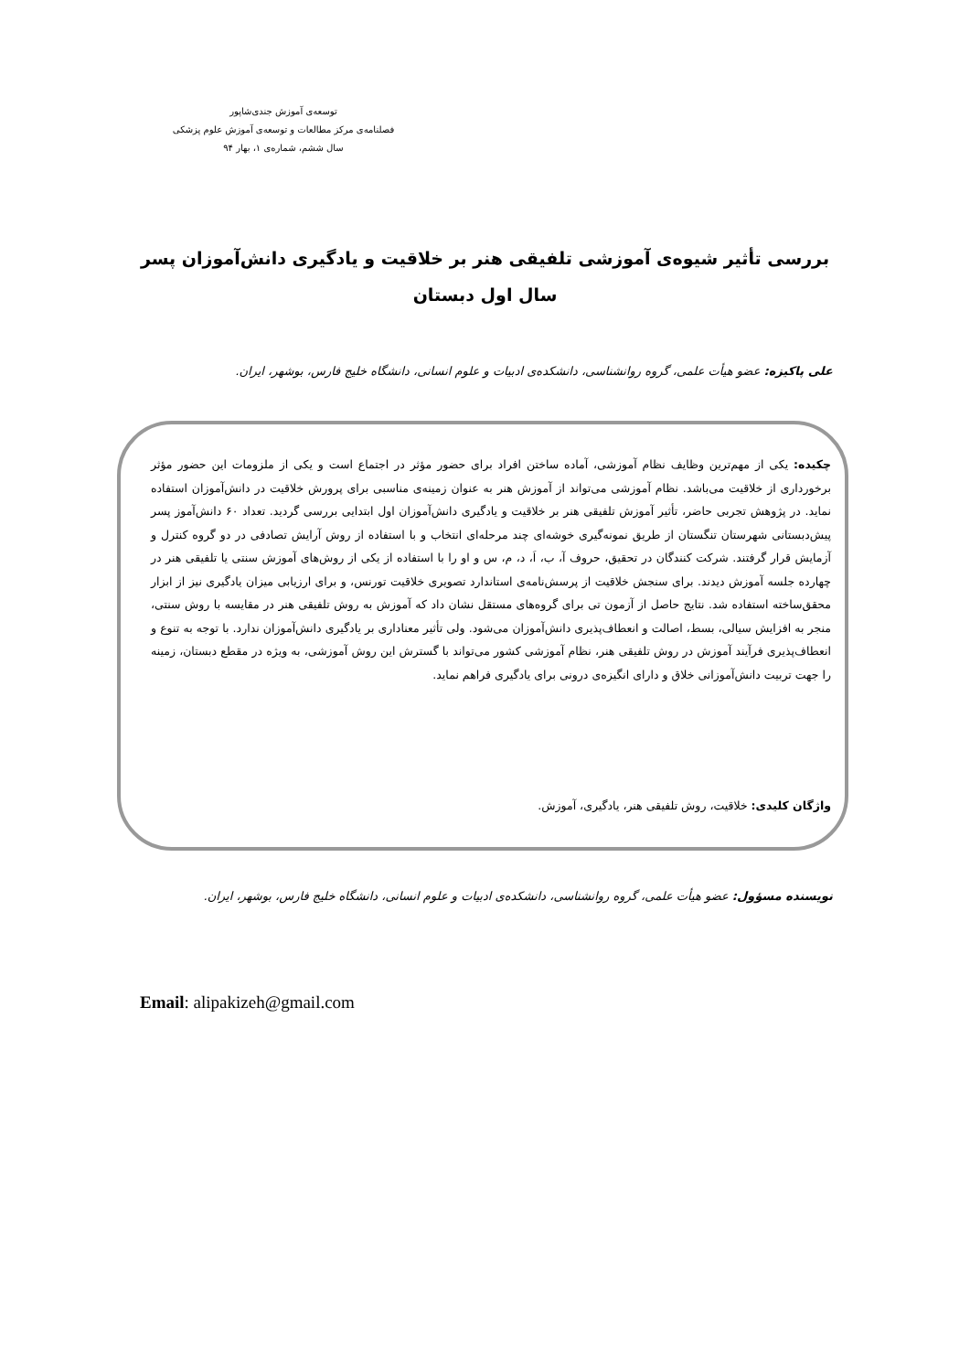توسعه‌ی آموزش جندی‌شاپور
فصلنامه‌ی مرکز مطالعات و توسعه‌ی آموزش علوم پزشکی
سال ششم، شماره‌ی ۱، بهار ۹۴
بررسی تأثیر شیوه‌ی آموزشی تلفیقی هنر بر خلاقیت و یادگیری دانش‌آموزان پسر سال اول دبستان
علی پاکیزه: عضو هیأت علمی، گروه روانشناسی، دانشکده‌ی ادبیات و علوم انسانی، دانشگاه خلیج فارس، بوشهر، ایران.
چکیده: یکی از مهم‌ترین وظایف نظام آموزشی، آماده ساختن افراد برای حضور مؤثر در اجتماع است و یکی از ملزومات این حضور مؤثر برخورداری از خلاقیت می‌باشد. نظام آموزشی می‌تواند از آموزش هنر به عنوان زمینه‌ی مناسبی برای پرورش خلاقیت در دانش‌آموزان استفاده نماید. در پژوهش تجربی حاضر، تأثیر آموزش تلفیقی هنر بر خلاقیت و یادگیری دانش‌آموزان اول ابتدایی بررسی گردید. تعداد ۶۰ دانش‌آموز پسر پیش‌دبستانی شهرستان تنگستان از طریق نمونه‌گیری خوشه‌ای چند مرحله‌ای انتخاب و با استفاده از روش آرایش تصادفی در دو گروه کنترل و آزمایش قرار گرفتند. شرکت کنندگان در تحقیق، حروف آ، ب، اَ، د، م، س و او را با استفاده از یکی از روش‌های آموزش سنتی یا تلفیقی هنر در چهارده جلسه آموزش دیدند. برای سنجش خلاقیت از پرسش‌نامه‌ی استاندارد تصویری خلاقیت تورنس، و برای ارزیابی میزان یادگیری نیز از ابزار محقق‌ساخته استفاده شد. نتایج حاصل از آزمون تی برای گروه‌های مستقل نشان داد که آموزش به روش تلفیقی هنر در مقایسه با روش سنتی، منجر به افزایش سیالی، بسط، اصالت و انعطاف‌پذیری دانش‌آموزان می‌شود. ولی تأثیر معناداری بر یادگیری دانش‌آموزان ندارد. با توجه به تنوع و انعطاف‌پذیری فرآیند آموزش در روش تلفیقی هنر، نظام آموزشی کشور می‌تواند با گسترش این روش آموزشی، به ویژه در مقطع دبستان، زمینه را جهت تربیت دانش‌آموزانی خلاق و دارای انگیزه‌ی درونی برای یادگیری فراهم نماید.
واژگان کلیدی: خلاقیت، روش تلفیقی هنر، یادگیری، آموزش.
نویسنده مسؤول: عضو هیأت علمی، گروه روانشناسی، دانشکده‌ی ادبیات و علوم انسانی، دانشگاه خلیج فارس، بوشهر، ایران.
Email: alipakizeh@gmail.com